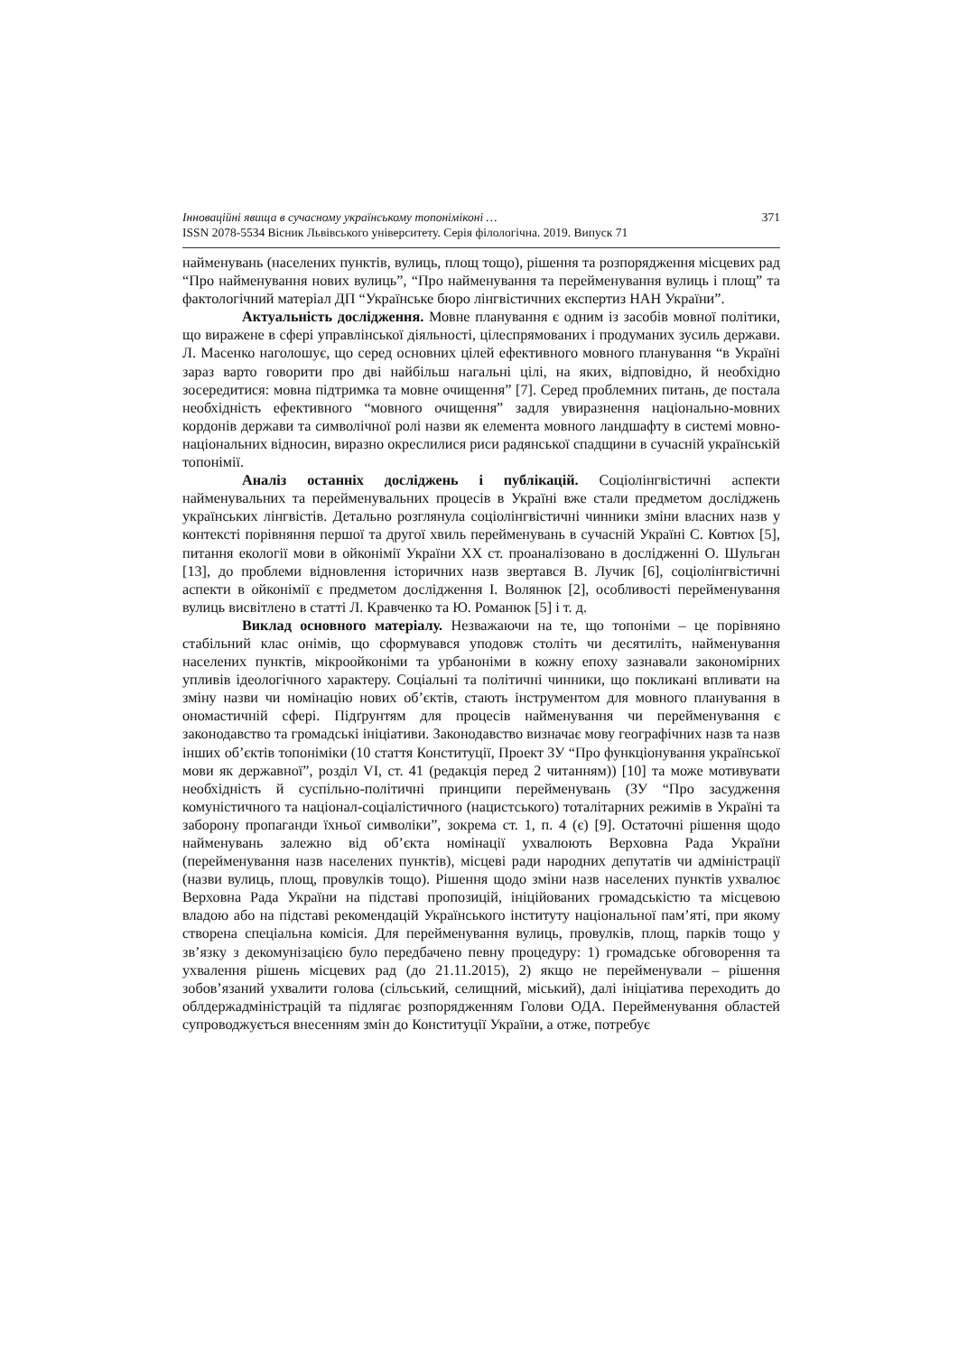Інноваційні явища в сучасному українському топоніміконі … 371
ISSN 2078-5534 Вісник Львівського університету. Серія філологічна. 2019. Випуск 71
найменувань (населених пунктів, вулиць, площ тощо), рішення та розпорядження місцевих рад “Про найменування нових вулиць”, “Про найменування та перейменування вулиць і площ” та фактологічний матеріал ДП “Українське бюро лінгвістичних експертиз НАН України”.
Актуальність дослідження. Мовне планування є одним із засобів мовної політики, що виражене в сфері управлінської діяльності, цілеспрямованих і продуманих зусиль держави. Л. Масенко наголошує, що серед основних цілей ефективного мовного планування “в Україні зараз варто говорити про дві найбільш нагальні цілі, на яких, відповідно, й необхідно зосередитися: мовна підтримка та мовне очищення” [7]. Серед проблемних питань, де постала необхідність ефективного “мовного очищення” задля увиразнення національно-мовних кордонів держави та символічної ролі назви як елемента мовного ландшафту в системі мовно-національних відносин, виразно окреслилися риси радянської спадщини в сучасній українській топонімії.
Аналіз останніх досліджень і публікацій. Соціолінгвістичні аспекти найменувальних та перейменувальних процесів в Україні вже стали предметом досліджень українських лінгвістів. Детально розглянула соціолінгвістичні чинники зміни власних назв у контексті порівняння першої та другої хвиль перейменувань в сучасній Україні С. Ковтюх [5], питання екології мови в ойконімії України ХХ ст. проаналізовано в дослідженні О. Шульган [13], до проблеми відновлення історичних назв звертався В. Лучик [6], соціолінгвістичні аспекти в ойконімії є предметом дослідження І. Волянюк [2], особливості перейменування вулиць висвітлено в статті Л. Кравченко та Ю. Романюк [5] і т. д.
Виклад основного матеріалу. Незважаючи на те, що топоніми – це порівняно стабільний клас онімів, що сформувався уподовж століть чи десятиліть, найменування населених пунктів, мікроойконіми та урбаноніми в кожну епоху зазнавали закономірних упливів ідеологічного характеру. Соціальні та політичні чинники, що покликані впливати на зміну назви чи номінацію нових об’єктів, стають інструментом для мовного планування в ономастичній сфері. Підґрунтям для процесів найменування чи перейменування є законодавство та громадські ініціативи. Законодавство визначає мову географічних назв та назв інших об’єктів топоніміки (10 стаття Конституції, Проект ЗУ “Про функціонування української мови як державної”, розділ VI, ст. 41 (редакція перед 2 читанням)) [10] та може мотивувати необхідність й суспільно-політичні принципи перейменувань (ЗУ “Про засудження комуністичного та націонал-соціалістичного (нацистського) тоталітарних режимів в Україні та заборону пропаганди їхньої символіки”, зокрема ст. 1, п. 4 (є) [9]. Остаточні рішення щодо найменувань залежно від об’єкта номінації ухвалюють Верховна Рада України (перейменування назв населених пунктів), місцеві ради народних депутатів чи адміністрації (назви вулиць, площ, провулків тощо). Рішення щодо зміни назв населених пунктів ухвалює Верховна Рада України на підставі пропозицій, ініційованих громадськістю та місцевою владою або на підставі рекомендацій Українського інституту національної пам’яті, при якому створена спеціальна комісія. Для перейменування вулиць, провулків, площ, парків тощо у зв’язку з декомунізацією було передбачено певну процедуру: 1) громадське обговорення та ухвалення рішень місцевих рад (до 21.11.2015), 2) якщо не перейменували – рішення зобов’язаний ухвалити голова (сільський, селищний, міський), далі ініціатива переходить до облдержадміністрацій та підлягає розпорядженням Голови ОДА. Перейменування областей супроводжується внесенням змін до Конституції України, а отже, потребує